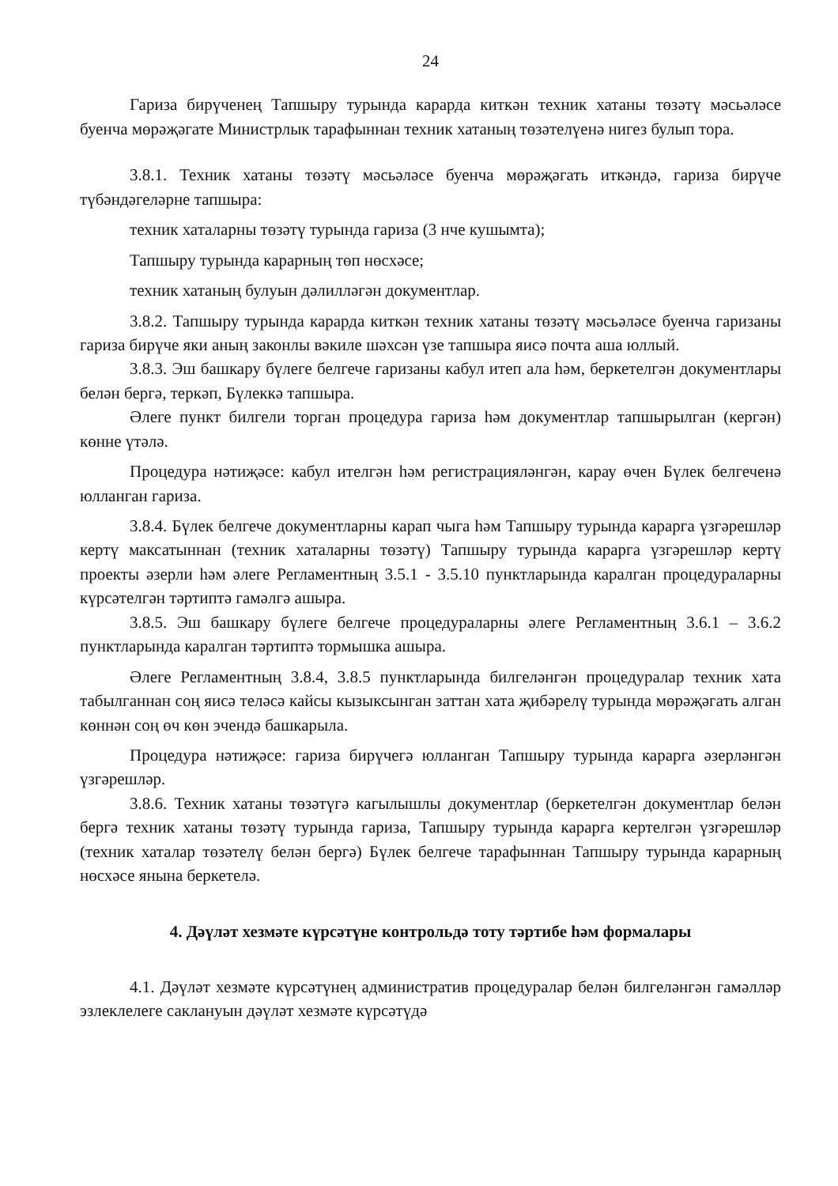24
Гариза бирүченең Тапшыру турында карарда киткән техник хатаны төзәтү мәсьәләсе буенча мөрәҗәгате Министрлык тарафыннан техник хатаның төзәтелүенә нигез булып тора.
3.8.1. Техник хатаны төзәтү мәсьәләсе буенча мөрәҗәгать иткәндә, гариза бирүче түбәндәгеләрне тапшыра:
техник хаталарны төзәтү турында гариза (3 нче кушымта);
Тапшыру турында карарның төп нөсхәсе;
техник хатаның булуын дәлилләгән документлар.
3.8.2. Тапшыру турында карарда киткән техник хатаны төзәтү мәсьәләсе буенча гаризаны гариза бирүче яки аның законлы вәкиле шәхсән үзе тапшыра яисә почта аша юллый.
3.8.3. Эш башкару бүлеге белгече гаризаны кабул итеп ала һәм, беркетелгән документлары белән бергә, теркәп, Бүлеккә тапшыра.
Әлеге пункт билгели торган процедура гариза һәм документлар тапшырылган (кергән) көнне үтәлә.
Процедура нәтиҗәсе: кабул ителгән һәм регистрацияләнгән, карау өчен Бүлек белгеченә юлланган гариза.
3.8.4. Бүлек белгече документларны карап чыга һәм Тапшыру турында карарга үзгәрешләр кертү максатыннан (техник хаталарны төзәтү) Тапшыру турында карарга үзгәрешләр кертү проекты әзерли һәм әлеге Регламентның 3.5.1 - 3.5.10 пунктларында каралган процедураларны күрсәтелгән тәртиптә гамәлгә ашыра.
3.8.5. Эш башкару бүлеге белгече процедураларны әлеге Регламентның 3.6.1 – 3.6.2 пунктларында каралган тәртиптә тормышка ашыра.
Әлеге Регламентның 3.8.4, 3.8.5 пунктларында билгеләнгән процедуралар техник хата табылганнан соң яисә теләсә кайсы кызыксынган заттан хата җибәрелү турында мөрәҗәгать алган көннән соң өч көн эчендә башкарыла.
Процедура нәтиҗәсе: гариза бирүчегә юлланган Тапшыру турында карарга әзерләнгән үзгәрешләр.
3.8.6. Техник хатаны төзәтүгә кагылышлы документлар (беркетелгән документлар белән бергә техник хатаны төзәтү турында гариза, Тапшыру турында карарга кертелгән үзгәрешләр (техник хаталар төзәтелү белән бергә) Бүлек белгече тарафыннан Тапшыру турында карарның нөсхәсе янына беркетелә.
4. Дәүләт хезмәте күрсәтүне контрольдә тоту тәртибе һәм формалары
4.1. Дәүләт хезмәте күрсәтүнең административ процедуралар белән билгеләнгән гамәлләр эзлеклелеге саклануын дәүләт хезмәте күрсәтүдә